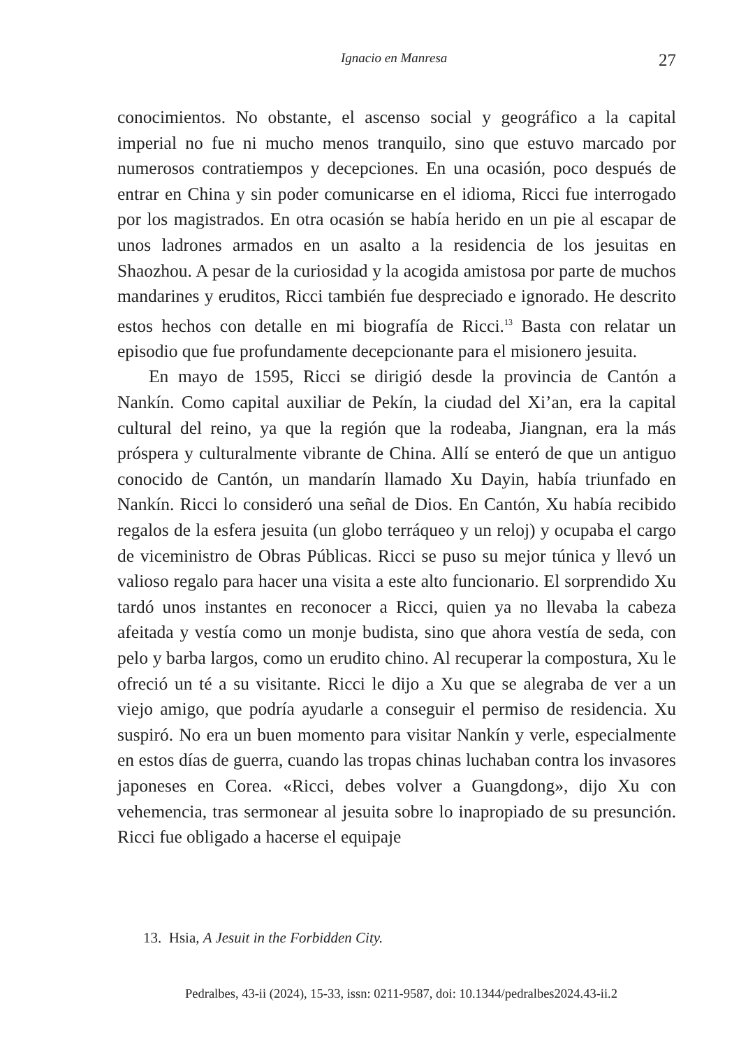Ignacio en Manresa 27
conocimientos. No obstante, el ascenso social y geográfico a la capital imperial no fue ni mucho menos tranquilo, sino que estuvo marcado por numerosos contratiempos y decepciones. En una ocasión, poco después de entrar en China y sin poder comunicarse en el idioma, Ricci fue interrogado por los magistrados. En otra ocasión se había herido en un pie al escapar de unos ladrones armados en un asalto a la residencia de los jesuitas en Shaozhou. A pesar de la curiosidad y la acogida amistosa por parte de muchos mandarines y eruditos, Ricci también fue despreciado e ignorado. He descrito estos hechos con detalle en mi biografía de Ricci.<sup>13</sup> Basta con relatar un episodio que fue profundamente decepcionante para el misionero jesuita.
En mayo de 1595, Ricci se dirigió desde la provincia de Cantón a Nankín. Como capital auxiliar de Pekín, la ciudad del Xi’an, era la capital cultural del reino, ya que la región que la rodeaba, Jiangnan, era la más próspera y culturalmente vibrante de China. Allí se enteró de que un antiguo conocido de Cantón, un mandarín llamado Xu Dayin, había triunfado en Nankín. Ricci lo consideró una señal de Dios. En Cantón, Xu había recibido regalos de la esfera jesuita (un globo terráqueo y un reloj) y ocupaba el cargo de viceministro de Obras Públicas. Ricci se puso su mejor túnica y llevó un valioso regalo para hacer una visita a este alto funcionario. El sorprendido Xu tardó unos instantes en reconocer a Ricci, quien ya no llevaba la cabeza afeitada y vestía como un monje budista, sino que ahora vestía de seda, con pelo y barba largos, como un erudito chino. Al recuperar la compostura, Xu le ofreció un té a su visitante. Ricci le dijo a Xu que se alegraba de ver a un viejo amigo, que podría ayudarle a conseguir el permiso de residencia. Xu suspiró. No era un buen momento para visitar Nankín y verle, especialmente en estos días de guerra, cuando las tropas chinas luchaban contra los invasores japoneses en Corea. «Ricci, debes volver a Guangdong», dijo Xu con vehemencia, tras sermonear al jesuita sobre lo inapropiado de su presunción. Ricci fue obligado a hacerse el equipaje
13. Hsia, A Jesuit in the Forbidden City.
Pedralbes, 43-ii (2024), 15-33, issn: 0211-9587, doi: 10.1344/pedralbes2024.43-ii.2